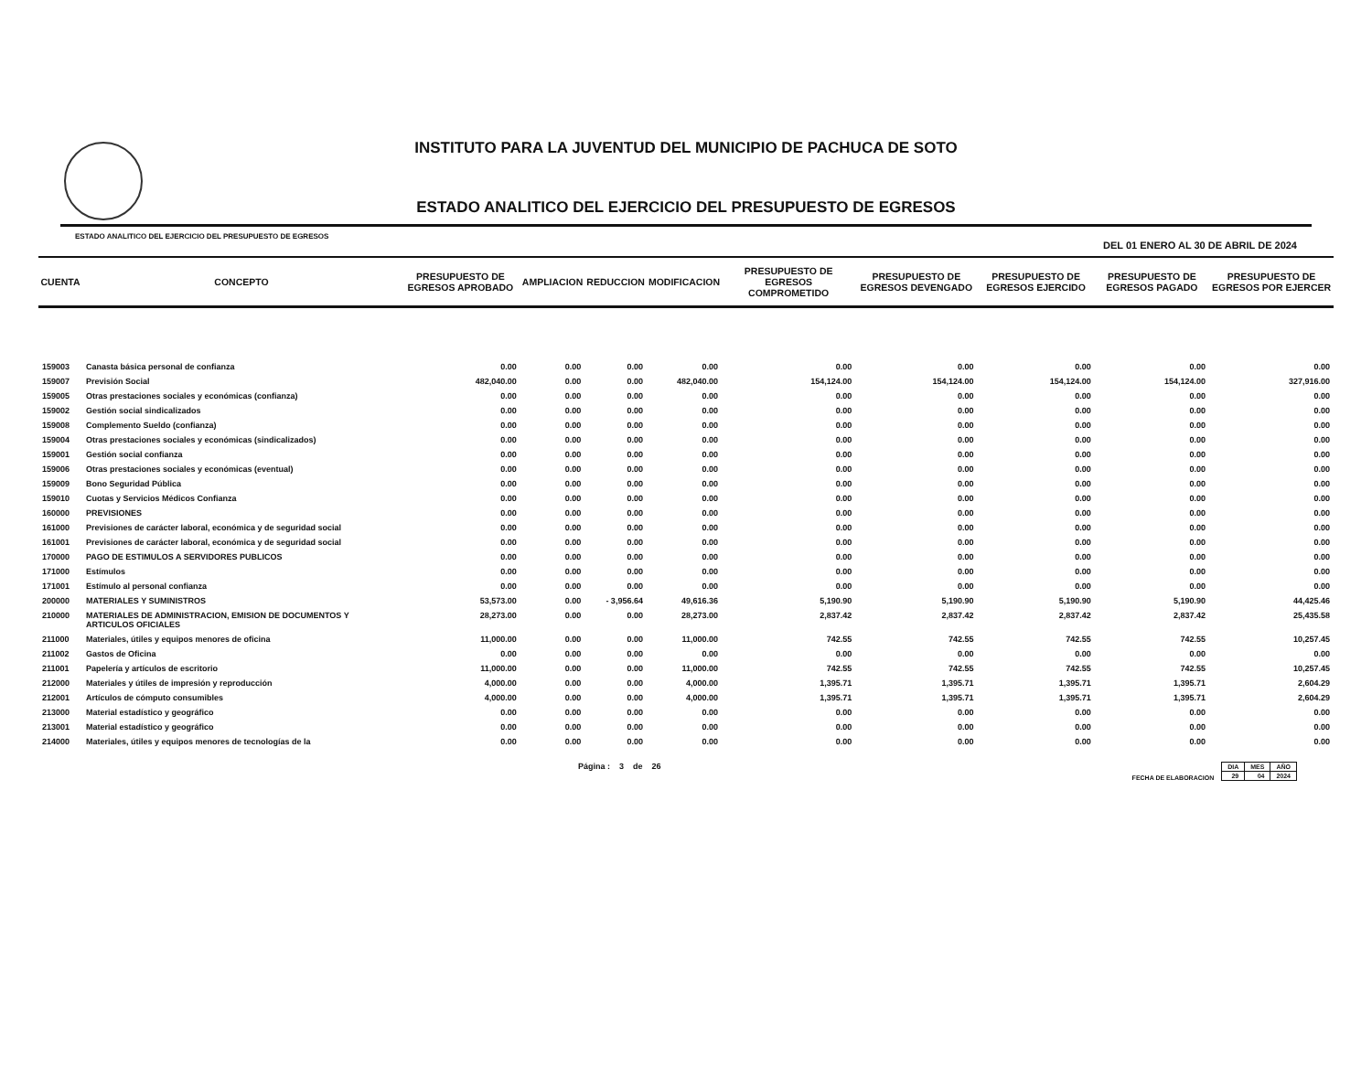INSTITUTO PARA LA JUVENTUD DEL MUNICIPIO DE PACHUCA DE SOTO
ESTADO ANALITICO DEL EJERCICIO DEL PRESUPUESTO DE EGRESOS
ESTADO ANALITICO DEL EJERCICIO DEL PRESUPUESTO DE EGRESOS DEL 01 ENERO AL 30 DE ABRIL DE 2024
| CUENTA | CONCEPTO | PRESUPUESTO DE EGRESOS APROBADO | AMPLIACION | REDUCCION | MODIFICACION | PRESUPUESTO DE EGRESOS COMPROMETIDO | PRESUPUESTO DE EGRESOS DEVENGADO | PRESUPUESTO DE EGRESOS EJERCIDO | PRESUPUESTO DE EGRESOS PAGADO | PRESUPUESTO DE EGRESOS POR EJERCER |
| --- | --- | --- | --- | --- | --- | --- | --- | --- | --- | --- |
| 159003 | Canasta básica personal de confianza | 0.00 | 0.00 | 0.00 | 0.00 | 0.00 | 0.00 | 0.00 | 0.00 | 0.00 |
| 159007 | Previsión Social | 482,040.00 | 0.00 | 0.00 | 482,040.00 | 154,124.00 | 154,124.00 | 154,124.00 | 154,124.00 | 327,916.00 |
| 159005 | Otras prestaciones sociales y económicas (confianza) | 0.00 | 0.00 | 0.00 | 0.00 | 0.00 | 0.00 | 0.00 | 0.00 | 0.00 |
| 159002 | Gestión social sindicalizados | 0.00 | 0.00 | 0.00 | 0.00 | 0.00 | 0.00 | 0.00 | 0.00 | 0.00 |
| 159008 | Complemento Sueldo (confianza) | 0.00 | 0.00 | 0.00 | 0.00 | 0.00 | 0.00 | 0.00 | 0.00 | 0.00 |
| 159004 | Otras prestaciones sociales y económicas (sindicalizados) | 0.00 | 0.00 | 0.00 | 0.00 | 0.00 | 0.00 | 0.00 | 0.00 | 0.00 |
| 159001 | Gestión social confianza | 0.00 | 0.00 | 0.00 | 0.00 | 0.00 | 0.00 | 0.00 | 0.00 | 0.00 |
| 159006 | Otras prestaciones sociales y económicas (eventual) | 0.00 | 0.00 | 0.00 | 0.00 | 0.00 | 0.00 | 0.00 | 0.00 | 0.00 |
| 159009 | Bono Seguridad Pública | 0.00 | 0.00 | 0.00 | 0.00 | 0.00 | 0.00 | 0.00 | 0.00 | 0.00 |
| 159010 | Cuotas y Servicios Médicos Confianza | 0.00 | 0.00 | 0.00 | 0.00 | 0.00 | 0.00 | 0.00 | 0.00 | 0.00 |
| 160000 | PREVISIONES | 0.00 | 0.00 | 0.00 | 0.00 | 0.00 | 0.00 | 0.00 | 0.00 | 0.00 |
| 161000 | Previsiones de carácter laboral, económica y de seguridad social | 0.00 | 0.00 | 0.00 | 0.00 | 0.00 | 0.00 | 0.00 | 0.00 | 0.00 |
| 161001 | Previsiones de carácter laboral, económica y de seguridad social | 0.00 | 0.00 | 0.00 | 0.00 | 0.00 | 0.00 | 0.00 | 0.00 | 0.00 |
| 170000 | PAGO DE ESTIMULOS A SERVIDORES PUBLICOS | 0.00 | 0.00 | 0.00 | 0.00 | 0.00 | 0.00 | 0.00 | 0.00 | 0.00 |
| 171000 | Estímulos | 0.00 | 0.00 | 0.00 | 0.00 | 0.00 | 0.00 | 0.00 | 0.00 | 0.00 |
| 171001 | Estímulo al personal confianza | 0.00 | 0.00 | 0.00 | 0.00 | 0.00 | 0.00 | 0.00 | 0.00 | 0.00 |
| 200000 | MATERIALES Y SUMINISTROS | 53,573.00 | 0.00 | - 3,956.64 | 49,616.36 | 5,190.90 | 5,190.90 | 5,190.90 | 5,190.90 | 44,425.46 |
| 210000 | MATERIALES DE ADMINISTRACION, EMISION DE DOCUMENTOS Y ARTICULOS OFICIALES | 28,273.00 | 0.00 | 0.00 | 28,273.00 | 2,837.42 | 2,837.42 | 2,837.42 | 2,837.42 | 25,435.58 |
| 211000 | Materiales, útiles y equipos menores de oficina | 11,000.00 | 0.00 | 0.00 | 11,000.00 | 742.55 | 742.55 | 742.55 | 742.55 | 10,257.45 |
| 211002 | Gastos de Oficina | 0.00 | 0.00 | 0.00 | 0.00 | 0.00 | 0.00 | 0.00 | 0.00 | 0.00 |
| 211001 | Papelería y artículos de escritorio | 11,000.00 | 0.00 | 0.00 | 11,000.00 | 742.55 | 742.55 | 742.55 | 742.55 | 10,257.45 |
| 212000 | Materiales y útiles de impresión y reproducción | 4,000.00 | 0.00 | 0.00 | 4,000.00 | 1,395.71 | 1,395.71 | 1,395.71 | 1,395.71 | 2,604.29 |
| 212001 | Artículos de cómputo consumibles | 4,000.00 | 0.00 | 0.00 | 4,000.00 | 1,395.71 | 1,395.71 | 1,395.71 | 1,395.71 | 2,604.29 |
| 213000 | Material estadístico y geográfico | 0.00 | 0.00 | 0.00 | 0.00 | 0.00 | 0.00 | 0.00 | 0.00 | 0.00 |
| 213001 | Material estadístico y geográfico | 0.00 | 0.00 | 0.00 | 0.00 | 0.00 | 0.00 | 0.00 | 0.00 | 0.00 |
| 214000 | Materiales, útiles y equipos menores de tecnologías de la | 0.00 | 0.00 | 0.00 | 0.00 | 0.00 | 0.00 | 0.00 | 0.00 | 0.00 |
Página : 3 de 26 FECHA DE ELABORACION
| DIA | MES | AÑO |
| 29 | 04 | 2024 |